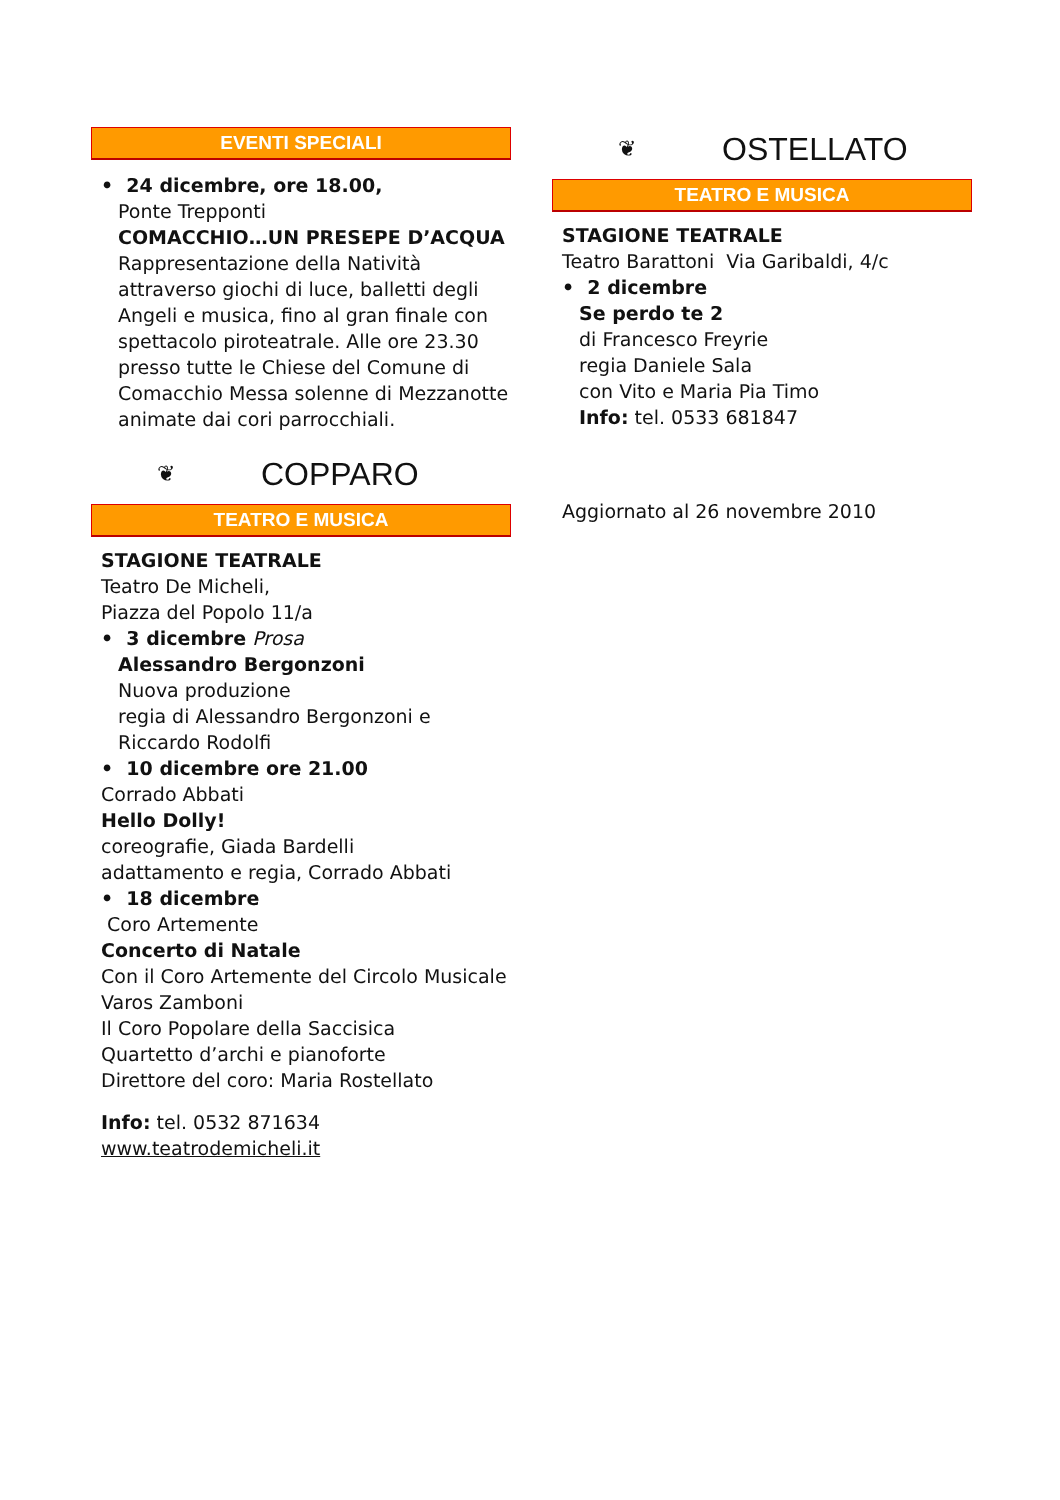EVENTI SPECIALI
• 24 dicembre, ore 18.00,
Ponte Trepponti
COMACCHIO…UN PRESEPE D’ACQUA
Rappresentazione della Natività attraverso giochi di luce, balletti degli Angeli e musica, fino al gran finale con spettacolo piroteatrale. Alle ore 23.30 presso tutte le Chiese del Comune di Comacchio Messa solenne di Mezzanotte animate dai cori parrocchiali.
❦ COPPARO
TEATRO E MUSICA
STAGIONE TEATRALE
Teatro De Micheli,
Piazza del Popolo 11/a
• 3 dicembre Prosa
Alessandro Bergonzoni
Nuova produzione
regia di Alessandro Bergonzoni e Riccardo Rodolfi
• 10 dicembre ore 21.00
Corrado Abbati
Hello Dolly!
coreografie, Giada Bardelli
adattamento e regia, Corrado Abbati
• 18 dicembre
Coro Artemente
Concerto di Natale
Con il Coro Artemente del Circolo Musicale Varos Zamboni
Il Coro Popolare della Saccisica
Quartetto d’archi e pianoforte
Direttore del coro: Maria Rostellato
Info: tel. 0532 871634
www.teatrodemicheli.it
❦ OSTELLATO
TEATRO E MUSICA
STAGIONE TEATRALE
Teatro Barattoni Via Garibaldi, 4/c
• 2 dicembre
Se perdo te 2
di Francesco Freyrie
regia Daniele Sala
con Vito e Maria Pia Timo
Info: tel. 0533 681847
Aggiornato al 26 novembre 2010